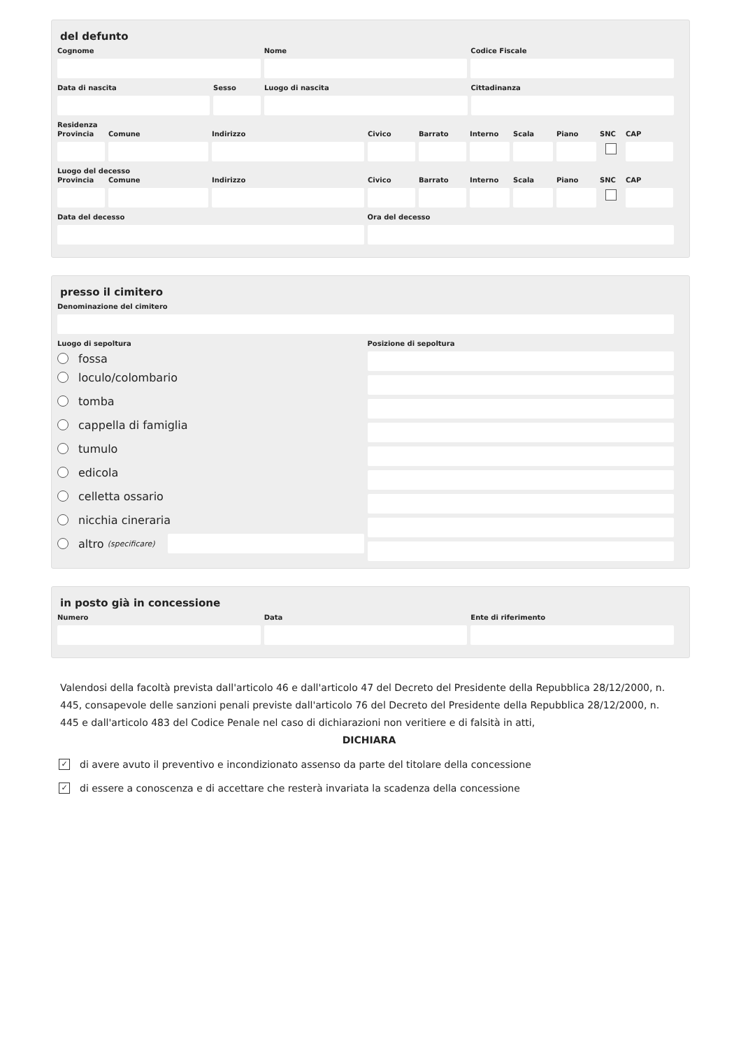del defunto
Cognome Nome Codice Fiscale
Data di nascita Sesso Luogo di nascita Cittadinanza
Residenza
Provincia
Comune Indirizzo Civico Barrato Interno
Scala Piano SNC CAP
Luogo del decesso
Provincia
Comune Indirizzo Civico Barrato Interno
Scala Piano SNC CAP
Data del decesso Ora del decesso
presso il cimitero
Denominazione del cimitero
Luogo di sepoltura Posizione di sepoltura
fossa
loculo/colombario
tomba
cappella di famiglia
tumulo
edicola
celletta ossario
nicchia cineraria
altro (specificare)
in posto già in concessione
Numero Data Ente di riferimento
Valendosi della facoltà prevista dall'articolo 46 e dall'articolo 47 del Decreto del Presidente della Repubblica 28/12/2000, n. 445, consapevole delle sanzioni penali previste dall'articolo 76 del Decreto del Presidente della Repubblica 28/12/2000, n. 445 e dall'articolo 483 del Codice Penale nel caso di dichiarazioni non veritiere e di falsità in atti,
DICHIARA
✓ di avere avuto il preventivo e incondizionato assenso da parte del titolare della concessione
✓ di essere a conoscenza e di accettare che resterà invariata la scadenza della concessione